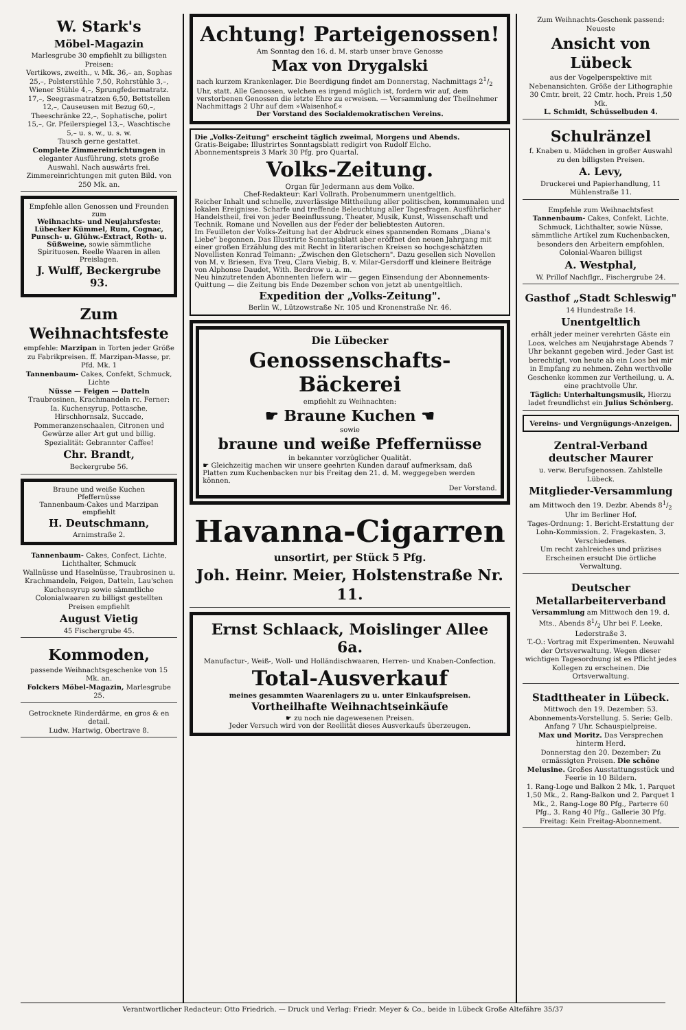W. Stark's
Möbel-Magazin
Marlesgrube 30 empfiehlt zu billigsten Preisen:
Vertikows, zweith., v. Mk. 36,– an, Sophas 25,–, Polsterstühle 7,50, Rohrstühle 3,–, Wiener Stühle 4,–, Sprungfedermatratz. 17,–, Seegrasmatratzen 6,50, Bettstellen 12,–, Causeusen mit Bezug 60,–, Theeschränke 22,–, Sophatische, polirt 15,–, Gr. Pfeilerspiegel 13,–, Waschtische 5,– u. s. w., u. s. w.
Tausch gerne gestattet.
Complete Zimmereinrichtungen in eleganter Ausführung, stets große Auswahl. Nach auswärts frei.
Zimmereinrichtungen mit guten Bild. von 250 Mk. an.
Empfehle allen Genossen und Freunden zum
Weihnachts- und Neujahrsfeste:
Lübecker Kümmel, Rum, Cognac, Punsch- u. Glühw.-Extract, Roth- u. Süßweine, sowie sämmtliche Spirituosen. Reelle Waaren in allen Preislagen.
J. Wulff, Beckergrube 93.
Zum Weihnachtsfeste
empfehle: Marzipan in Torten jeder Größe zu Fabrikpreisen. ff. Marzipan-Masse, pr. Pfd. Mk. 1
Tannenbaum- Cakes, Confekt, Schmuck, Lichte
Nüsse — Feigen — Datteln
Traubrosinen, Krachmandeln rc. Ferner: Ia. Kuchensyrup, Pottasche, Hirschhornsalz, Succade, Pommeranzenschaalen, Citronen und Gewürze aller Art gut und billig.
Spezialität: Gebrannter Caffee!
Chr. Brandt,
Beckergrube 56.
Braune und weiße Kuchen
Pfeffernüsse
Tannenbaum-Cakes und Marzipan empfiehlt
H. Deutschmann,
Arnimstraße 2.
Tannenbaum- Cakes, Confect, Lichte, Lichthalter, Schmuck
Wallnüsse und Haselnüsse, Traubrosinen u. Krachmandeln, Feigen, Datteln, Lau'schen Kuchensyrup sowie sämmtliche Colonialwaaren zu billigst gestellten Preisen empfiehlt
August Vietig
45 Fischergrube 45.
Kommoden,
passende Weihnachtsgeschenke von 15 Mk. an.
Folckers Möbel-Magazin, Marlesgrube 25.
Getrocknete Rinderdärme, en gros & en detail.
Ludw. Hartwig, Obertrave 8.
Achtung! Parteigenossen!
Am Sonntag den 16. d. M. starb unser brave Genosse
Max von Drygalski
nach kurzem Krankenlager. Die Beerdigung findet am Donnerstag, Nachmittags 21/2 Uhr, statt. Alle Genossen, welchen es irgend möglich ist, fordern wir auf, dem verstorbenen Genossen die letzte Ehre zu erweisen. — Versammlung der Theilnehmer Nachmittags 2 Uhr auf dem »Waisenhof.«
Der Vorstand des Socialdemokratischen Vereins.
Die „Volks-Zeitung" erscheint täglich zweimal, Morgens und Abends.
Gratis-Beigabe: Illustrirtes Sonntagsblatt redigirt von Rudolf Elcho.
Abonnementspreis 3 Mark 30 Pfg. pro Quartal.
Volks-Zeitung.
Organ für Jedermann aus dem Volke.
Chef-Redakteur: Karl Vollrath. Probenummern unentgeltlich.
Reicher Inhalt und schnelle, zuverlässige Mittheilung aller politischen, kommunalen und lokalen Ereignisse. Scharfe und treffende Beleuchtung aller Tagesfragen. Ausführlicher Handelstheil, frei von jeder Beeinflussung. Theater, Musik, Kunst, Wissenschaft und Technik. Romane und Novellen aus der Feder der beliebtesten Autoren.
Im Feuilleton der Volks-Zeitung hat der Abdruck eines spannenden Romans „Diana's Liebe" begonnen. Das Illustrirte Sonntagsblatt aber eröffnet den neuen Jahrgang mit einer großen Erzählung des mit Recht in literarischen Kreisen so hochgeschätzten Novellisten Konrad Telmann: „Zwischen den Gletschern". Dazu gesellen sich Novellen von M. v. Briesen, Eva Treu, Clara Viebig, B. v. Milar-Gersdorff und kleinere Beiträge von Alphonse Daudet, With. Berdrow u. a. m.
Neu hinzutretenden Abonnenten liefern wir — gegen Einsendung der Abonnements-Quittung — die Zeitung bis Ende Dezember schon von jetzt ab unentgeltlich.
Expedition der „Volks-Zeitung".
Berlin W., Lützowstraße Nr. 105 und Kronenstraße Nr. 46.
Die Lübecker
Genossenschafts-Bäckerei
empfiehlt zu Weihnachten:
☛ Braune Kuchen ☚
sowie
braune und weiße Pfeffernüsse
in bekannter vorzüglicher Qualität.
☛ Gleichzeitig machen wir unsere geehrten Kunden darauf aufmerksam, daß Platten zum Kuchenbacken nur bis Freitag den 21. d. M. weggegeben werden können.
Der Vorstand.
Havanna-Cigarren
unsortirt, per Stück 5 Pfg.
Joh. Heinr. Meier, Holstenstraße Nr. 11.
Ernst Schlaack, Moislinger Allee 6a.
Manufactur-, Weiß-, Woll- und Holländischwaaren, Herren- und Knaben-Confection.
Total-Ausverkauf
meines gesammten Waarenlagers zu u. unter Einkaufspreisen.
Vortheilhafte Weihnachtseinkäufe
☛ zu noch nie dagewesenen Preisen.
Jeder Versuch wird von der Reellität dieses Ausverkaufs überzeugen.
Zum Weihnachts-Geschenk passend: Neueste
Ansicht von Lübeck
aus der Vogelperspektive mit Nebenansichten. Größe der Lithographie 30 Cmtr. breit, 22 Cmtr. hoch. Preis 1,50 Mk.
L. Schmidt, Schüsselbuden 4.
Schulränzel
f. Knaben u. Mädchen in großer Auswahl zu den billigsten Preisen.
A. Levy,
Druckerei und Papierhandlung, 11 Mühlenstraße 11.
Empfehle zum Weihnachtsfest
Tannenbaum- Cakes, Confekt, Lichte, Schmuck, Lichthalter, sowie Nüsse, sämmtliche Artikel zum Kuchenbacken, besonders den Arbeitern empfohlen, Colonial-Waaren billigst
A. Westphal,
W. Prillof Nachflgr., Fischergrube 24.
Gasthof „Stadt Schleswig"
14 Hundestraße 14.
Unentgeltlich
erhält jeder meiner verehrten Gäste ein Loos, welches am Neujahrstage Abends 7 Uhr bekannt gegeben wird. Jeder Gast ist berechtigt, von heute ab ein Loos bei mir in Empfang zu nehmen. Zehn werthvolle Geschenke kommen zur Vertheilung, u. A. eine prachtvolle Uhr.
Täglich: Unterhaltungsmusik, Hierzu ladet freundlichst ein Julius Schönberg.
Vereins- und Vergnügungs-Anzeigen.
Zentral-Verband deutscher Maurer
u. verw. Berufsgenossen. Zahlstelle Lübeck.
Mitglieder-Versammlung
am Mittwoch den 19. Dezbr. Abends 81/2 Uhr im Berliner Hof.
Tages-Ordnung: 1. Bericht-Erstattung der Lohn-Kommission. 2. Fragekasten. 3. Verschiedenes.
Um recht zahlreiches und präzises Erscheinen ersucht Die örtliche Verwaltung.
Deutscher Metallarbeiterverband
Versammlung am Mittwoch den 19. d. Mts., Abends 81/2 Uhr bei F. Leeke, Lederstraße 3.
T.-O.: Vortrag mit Experimenten. Neuwahl der Ortsverwaltung. Wegen dieser wichtigen Tagesordnung ist es Pflicht jedes Kollegen zu erscheinen. Die Ortsverwaltung.
Stadttheater in Lübeck.
Mittwoch den 19. Dezember: 53. Abonnements-Vorstellung. 5. Serie: Gelb. Anfang 7 Uhr. Schauspielpreise.
Max und Moritz. Das Versprechen hinterm Herd.
Donnerstag den 20. Dezember: Zu ermässigten Preisen. Die schöne Melusine. Großes Ausstattungsstück und Feerie in 10 Bildern.
1. Rang-Loge und Balkon 2 Mk. 1. Parquet 1,50 Mk., 2. Rang-Balkon und 2. Parquet 1 Mk., 2. Rang-Loge 80 Pfg., Parterre 60 Pfg., 3. Rang 40 Pfg., Gallerie 30 Pfg.
Freitag: Kein Freitag-Abonnement.
Verantwortlicher Redacteur: Otto Friedrich. — Druck und Verlag: Friedr. Meyer & Co., beide in Lübeck Große Altefähre 35/37